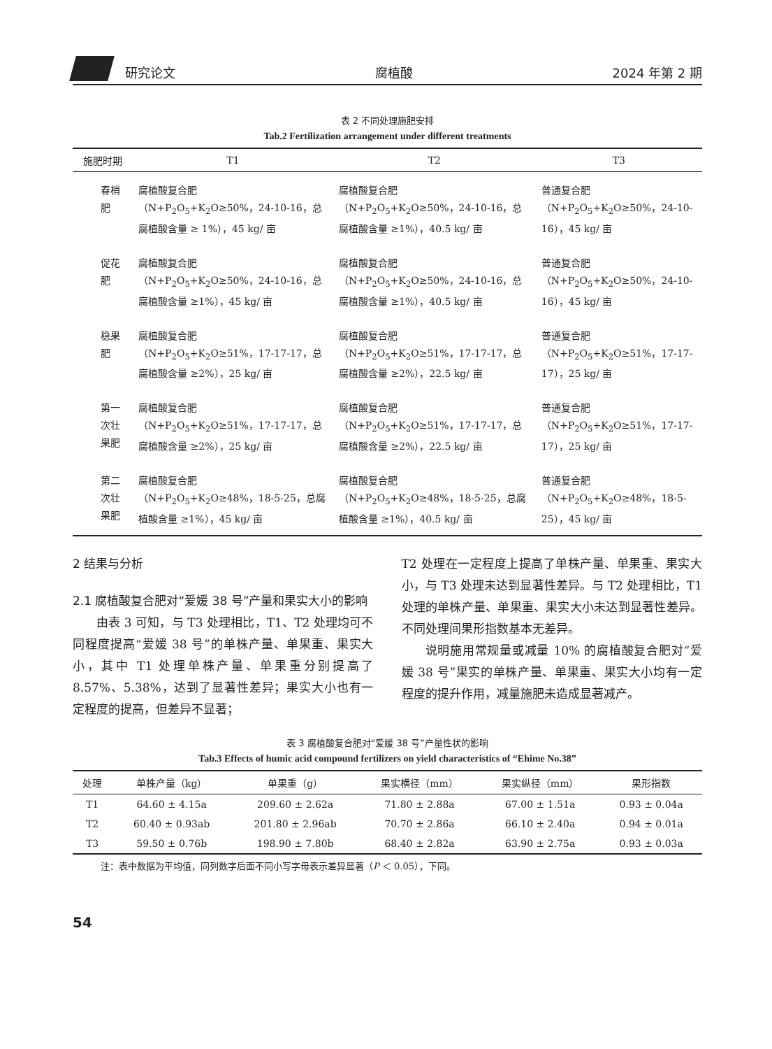研究论文 腐植酸 2024 年第 2 期
表 2 不同处理施肥安排
Tab.2 Fertilization arrangement under different treatments
| 施肥时期 | T1 | T2 | T3 |
| --- | --- | --- | --- |
| 春梢肥 | 腐植酸复合肥 （N+P<sub>2</sub>O<sub>5</sub>+K<sub>2</sub>O≥50%，24-10-16，总腐植酸含量 ≥ 1%），45 kg/ 亩 | 腐植酸复合肥 （N+P<sub>2</sub>O<sub>5</sub>+K<sub>2</sub>O≥50%，24-10-16，总腐植酸含量 ≥1%），40.5 kg/ 亩 | 普通复合肥 （N+P<sub>2</sub>O<sub>5</sub>+K<sub>2</sub>O≥50%，24-10-16），45 kg/ 亩 |
| 促花肥 | 腐植酸复合肥 （N+P<sub>2</sub>O<sub>5</sub>+K<sub>2</sub>O≥50%，24-10-16，总腐植酸含量 ≥1%），45 kg/ 亩 | 腐植酸复合肥 （N+P<sub>2</sub>O<sub>5</sub>+K<sub>2</sub>O≥50%，24-10-16，总腐植酸含量 ≥1%），40.5 kg/ 亩 | 普通复合肥 （N+P<sub>2</sub>O<sub>5</sub>+K<sub>2</sub>O≥50%，24-10-16），45 kg/ 亩 |
| 稳果肥 | 腐植酸复合肥 （N+P<sub>2</sub>O<sub>5</sub>+K<sub>2</sub>O≥51%，17-17-17，总腐植酸含量 ≥2%），25 kg/ 亩 | 腐植酸复合肥 （N+P<sub>2</sub>O<sub>5</sub>+K<sub>2</sub>O≥51%，17-17-17，总腐植酸含量 ≥2%），22.5 kg/ 亩 | 普通复合肥 （N+P<sub>2</sub>O<sub>5</sub>+K<sub>2</sub>O≥51%，17-17-17），25 kg/ 亩 |
| 第一次壮果肥 | 腐植酸复合肥 （N+P<sub>2</sub>O<sub>5</sub>+K<sub>2</sub>O≥51%，17-17-17，总腐植酸含量 ≥2%），25 kg/ 亩 | 腐植酸复合肥 （N+P<sub>2</sub>O<sub>5</sub>+K<sub>2</sub>O≥51%，17-17-17，总腐植酸含量 ≥2%），22.5 kg/ 亩 | 普通复合肥 （N+P<sub>2</sub>O<sub>5</sub>+K<sub>2</sub>O≥51%，17-17-17），25 kg/ 亩 |
| 第二次壮果肥 | 腐植酸复合肥 （N+P<sub>2</sub>O<sub>5</sub>+K<sub>2</sub>O≥48%，18-5-25，总腐植酸含量 ≥1%），45 kg/ 亩 | 腐植酸复合肥 （N+P<sub>2</sub>O<sub>5</sub>+K<sub>2</sub>O≥48%，18-5-25，总腐植酸含量 ≥1%），40.5 kg/ 亩 | 普通复合肥 （N+P<sub>2</sub>O<sub>5</sub>+K<sub>2</sub>O≥48%，18-5-25），45 kg/ 亩 |
2 结果与分析
2.1 腐植酸复合肥对“爱媛 38 号”产量和果实大小的影响
由表 3 可知，与 T3 处理相比，T1、T2 处理均可不同程度提高“爱媛 38 号”的单株产量、单果重、果实大小，其中 T1 处理单株产量、单果重分别提高了 8.57%、5.38%，达到了显著性差异；果实大小也有一定程度的提高，但差异不显著；
T2 处理在一定程度上提高了单株产量、单果重、果实大小，与 T3 处理未达到显著性差异。与 T2 处理相比，T1 处理的单株产量、单果重、果实大小未达到显著性差异。不同处理间果形指数基本无差异。
说明施用常规量或减量 10% 的腐植酸复合肥对“爱媛 38 号”果实的单株产量、单果重、果实大小均有一定程度的提升作用，减量施肥未造成显著减产。
表 3 腐植酸复合肥对“爱媛 38 号”产量性状的影响
Tab.3 Effects of humic acid compound fertilizers on yield characteristics of “Ehime No.38”
| 处理 | 单株产量（kg） | 单果重（g） | 果实横径（mm） | 果实纵径（mm） | 果形指数 |
| --- | --- | --- | --- | --- | --- |
| T1 | 64.60 ± 4.15a | 209.60 ± 2.62a | 71.80 ± 2.88a | 67.00 ± 1.51a | 0.93 ± 0.04a |
| T2 | 60.40 ± 0.93ab | 201.80 ± 2.96ab | 70.70 ± 2.86a | 66.10 ± 2.40a | 0.94 ± 0.01a |
| T3 | 59.50 ± 0.76b | 198.90 ± 7.80b | 68.40 ± 2.82a | 63.90 ± 2.75a | 0.93 ± 0.03a |
注：表中数据为平均值，同列数字后面不同小写字母表示差异显著（P ＜ 0.05），下同。
54